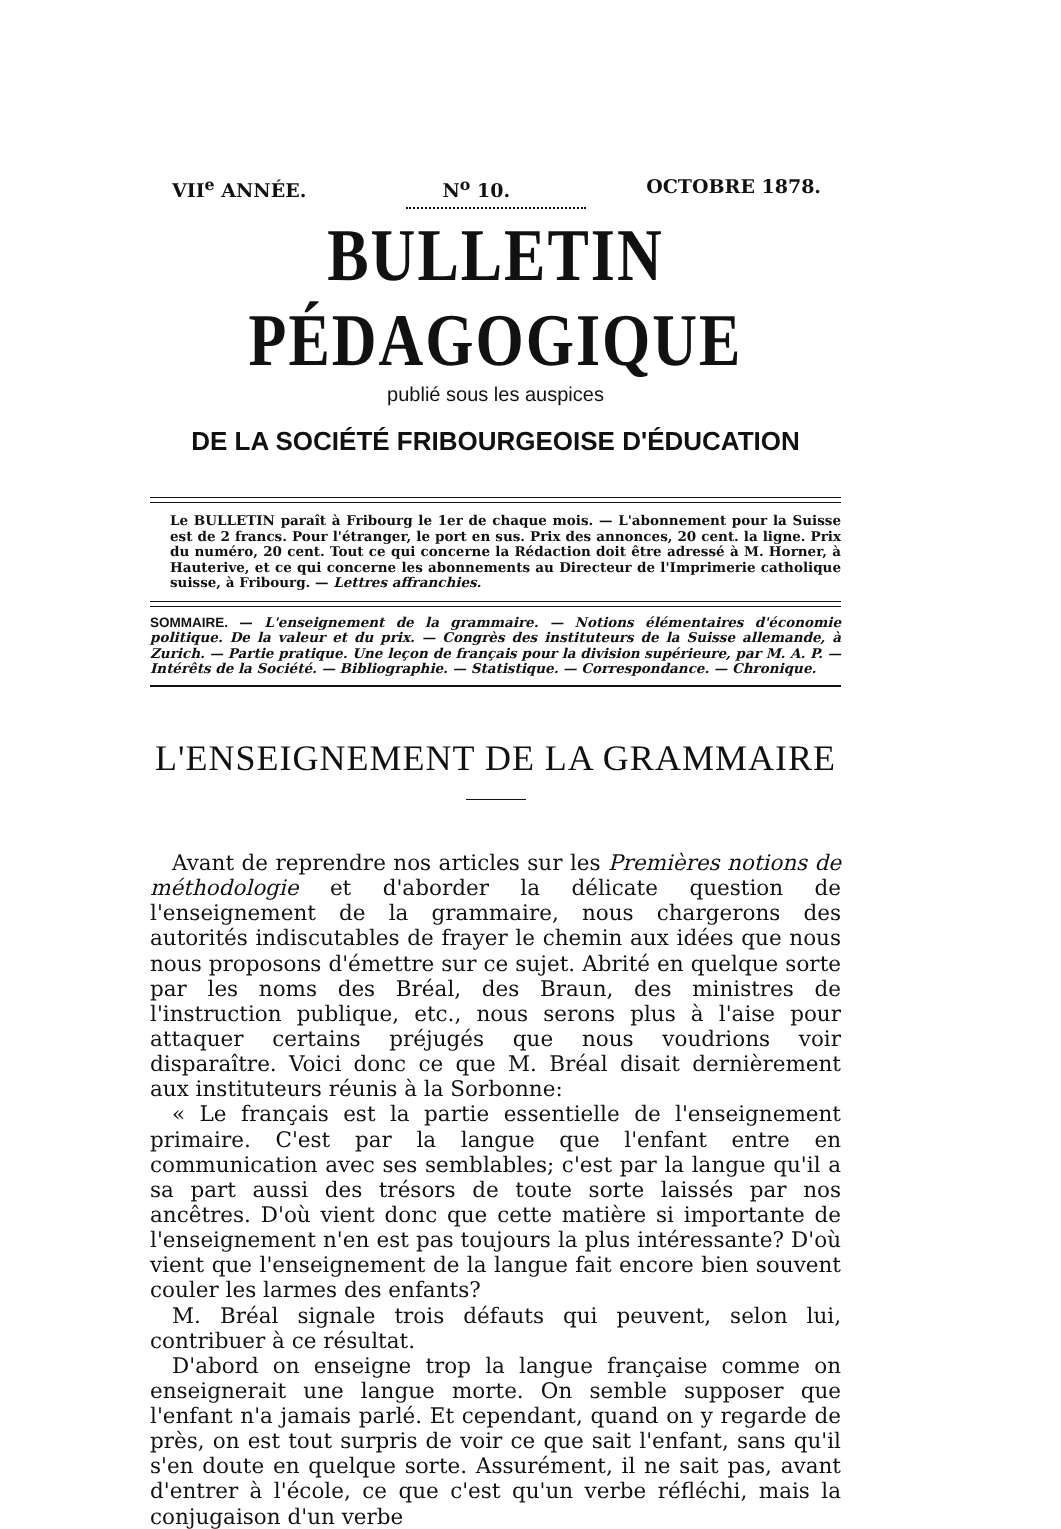VII<sup>e</sup> ANNÉE. N<sup>o</sup> 10. OCTOBRE 1878.
BULLETIN PÉDAGOGIQUE
publié sous les auspices
DE LA SOCIÉTÉ FRIBOURGEOISE D'ÉDUCATION
Le BULLETIN paraît à Fribourg le 1er de chaque mois. — L'abonnement pour la Suisse est de 2 francs. Pour l'étranger, le port en sus. Prix des annonces, 20 cent. la ligne. Prix du numéro, 20 cent. Tout ce qui concerne la Rédaction doit être adressé à M. Horner, à Hauterive, et ce qui concerne les abonnements au Directeur de l'Imprimerie catholique suisse, à Fribourg. — Lettres affranchies.
SOMMAIRE. — L'enseignement de la grammaire. — Notions élémentaires d'économie politique. De la valeur et du prix. — Congrès des instituteurs de la Suisse allemande, à Zurich. — Partie pratique. Une leçon de français pour la division supérieure, par M. A. P. — Intérêts de la Société. — Bibliographie. — Statistique. — Correspondance. — Chronique.
L'ENSEIGNEMENT DE LA GRAMMAIRE
Avant de reprendre nos articles sur les Premières notions de méthodologie et d'aborder la délicate question de l'enseignement de la grammaire, nous chargerons des autorités indiscutables de frayer le chemin aux idées que nous nous proposons d'émettre sur ce sujet. Abrité en quelque sorte par les noms des Bréal, des Braun, des ministres de l'instruction publique, etc., nous serons plus à l'aise pour attaquer certains préjugés que nous voudrions voir disparaître. Voici donc ce que M. Bréal disait dernièrement aux instituteurs réunis à la Sorbonne:
« Le français est la partie essentielle de l'enseignement primaire. C'est par la langue que l'enfant entre en communication avec ses semblables; c'est par la langue qu'il a sa part aussi des trésors de toute sorte laissés par nos ancêtres. D'où vient donc que cette matière si importante de l'enseignement n'en est pas toujours la plus intéressante? D'où vient que l'enseignement de la langue fait encore bien souvent couler les larmes des enfants?
M. Bréal signale trois défauts qui peuvent, selon lui, contribuer à ce résultat.
D'abord on enseigne trop la langue française comme on enseignerait une langue morte. On semble supposer que l'enfant n'a jamais parlé. Et cependant, quand on y regarde de près, on est tout surpris de voir ce que sait l'enfant, sans qu'il s'en doute en quelque sorte. Assurément, il ne sait pas, avant d'entrer à l'école, ce que c'est qu'un verbe réfléchi, mais la conjugaison d'un verbe